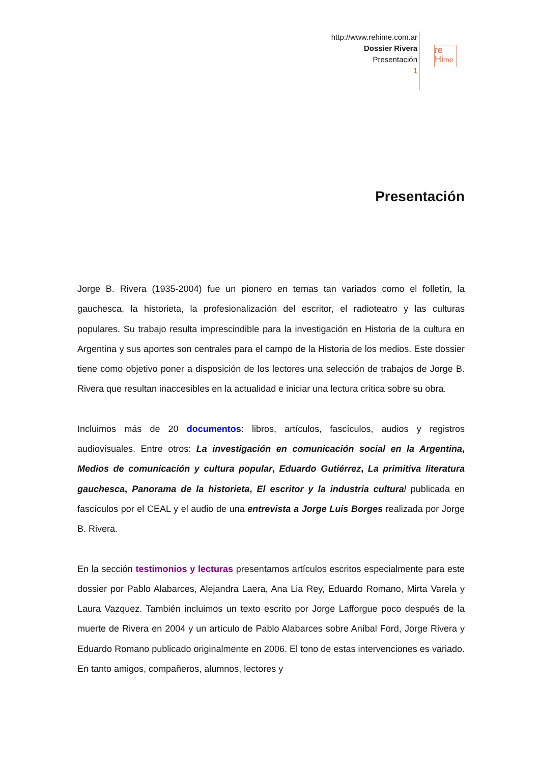http://www.rehime.com.ar
Dossier Rivera
Presentación
1
re
Hime
Presentación
Jorge B. Rivera (1935-2004) fue un pionero en temas tan variados como el folletín, la gauchesca, la historieta, la profesionalización del escritor, el radioteatro y las culturas populares. Su trabajo resulta imprescindible para la investigación en Historia de la cultura en Argentina y sus aportes son centrales para el campo de la Historia de los medios. Este dossier tiene como objetivo poner a disposición de los lectores una selección de trabajos de Jorge B. Rivera que resultan inaccesibles en la actualidad e iniciar una lectura crítica sobre su obra.
Incluimos más de 20 documentos: libros, artículos, fascículos, audios y registros audiovisuales. Entre otros: La investigación en comunicación social en la Argentina, Medios de comunicación y cultura popular, Eduardo Gutiérrez, La primitiva literatura gauchesca, Panorama de la historieta, El escritor y la industria cultura l publicada en fascículos por el CEAL y el audio de una entrevista a Jorge Luis Borges realizada por Jorge B. Rivera.
En la sección testimonios y lecturas presentamos artículos escritos especialmente para este dossier por Pablo Alabarces, Alejandra Laera, Ana Lia Rey, Eduardo Romano, Mirta Varela y Laura Vazquez. También incluimos un texto escrito por Jorge Lafforgue poco después de la muerte de Rivera en 2004 y un artículo de Pablo Alabarces sobre Aníbal Ford, Jorge Rivera y Eduardo Romano publicado originalmente en 2006. El tono de estas intervenciones es variado. En tanto amigos, compañeros, alumnos, lectores y